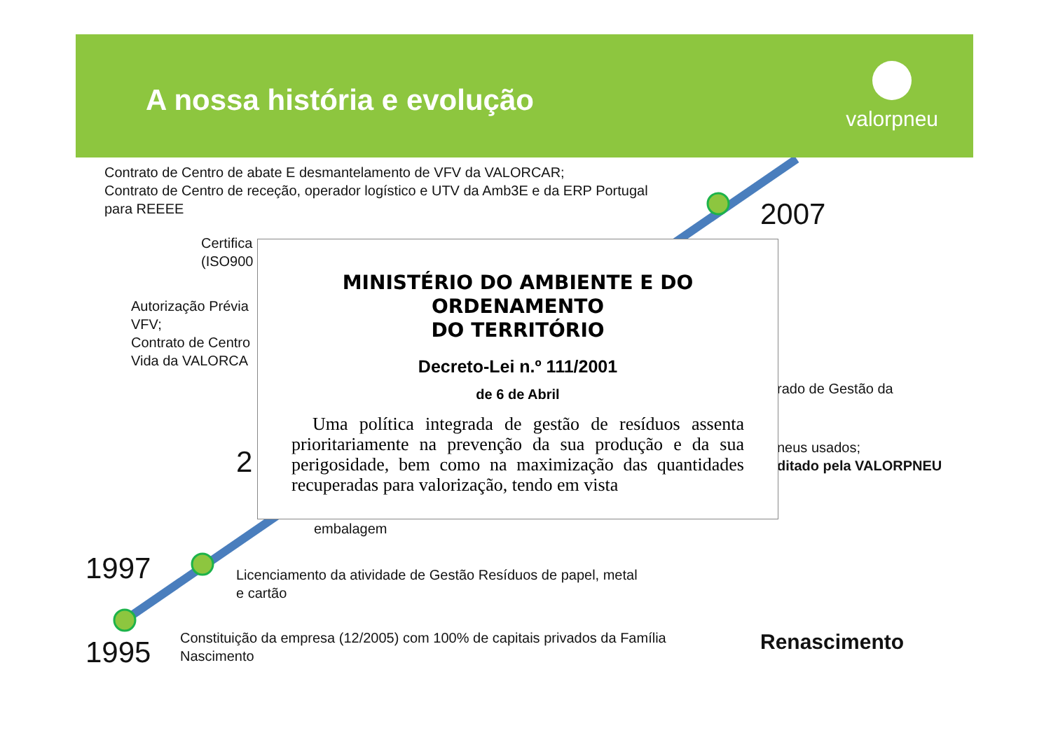A nossa história e evolução
valorpneu
Contrato de Centro de abate E desmantelamento de VFV da VALORCAR;
Contrato de Centro de receção, operador logístico e UTV da Amb3E e da ERP Portugal
para REEEE
2007
Certifica
(ISO900
Autorização Prévia
VFV;
Contrato de Centro
Vida da VALORCA
2
rado de Gestão da
neus usados;
ditado pela VALORPNEU
MINISTÉRIO DO AMBIENTE E DO ORDENAMENTO
DO TERRITÓRIO
Decreto-Lei n.º 111/2001
de 6 de Abril
Uma política integrada de gestão de resíduos assenta prioritariamente na prevenção da sua produção e da sua perigosidade, bem como na maximização das quantidades recuperadas para valorização, tendo em vista
embalagem
1997
Licenciamento da atividade de Gestão Resíduos de papel, metal
e cartão
1995
Constituição da empresa (12/2005) com 100% de capitais privados da Família
Nascimento
Renascimento